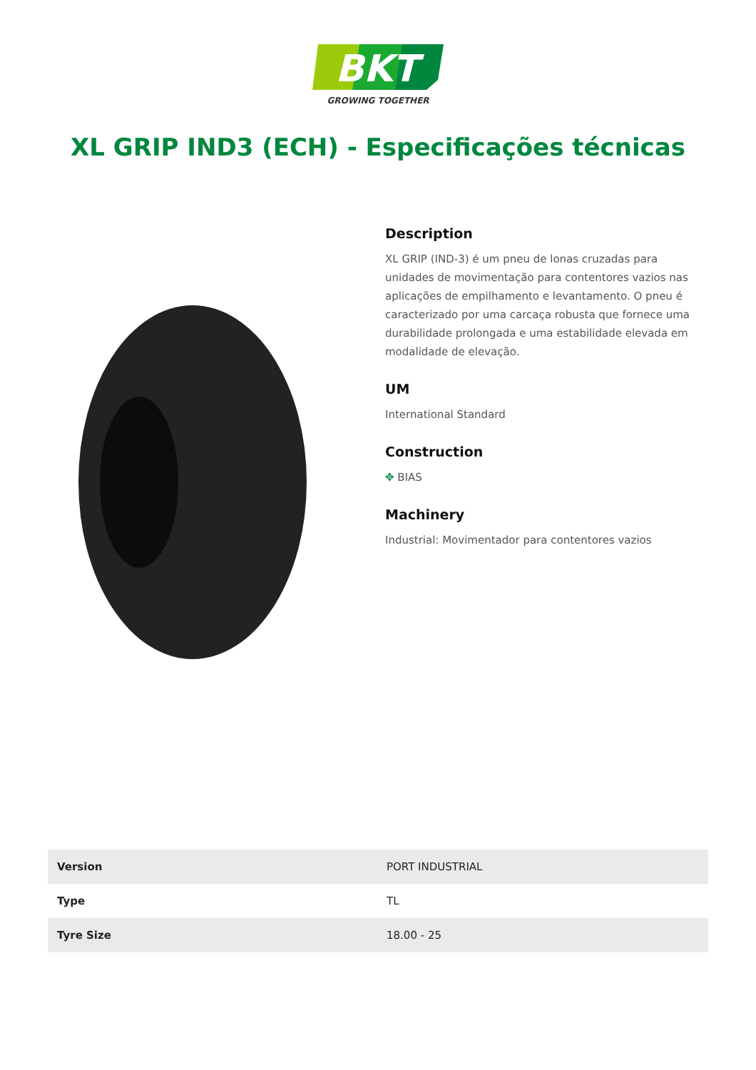BKT
GROWING TOGETHER
XL GRIP IND3 (ECH) - Especificações técnicas
Description
XL GRIP (IND-3) é um pneu de lonas cruzadas para unidades de movimentação para contentores vazios nas aplicações de empilhamento e levantamento. O pneu é caracterizado por uma carcaça robusta que fornece uma durabilidade prolongada e uma estabilidade elevada em modalidade de elevação.
UM
International Standard
Construction
✥ BIAS
Machinery
Industrial: Movimentador para contentores vazios
| Version | PORT INDUSTRIAL |
| Type | TL |
| Tyre Size | 18.00 - 25 |